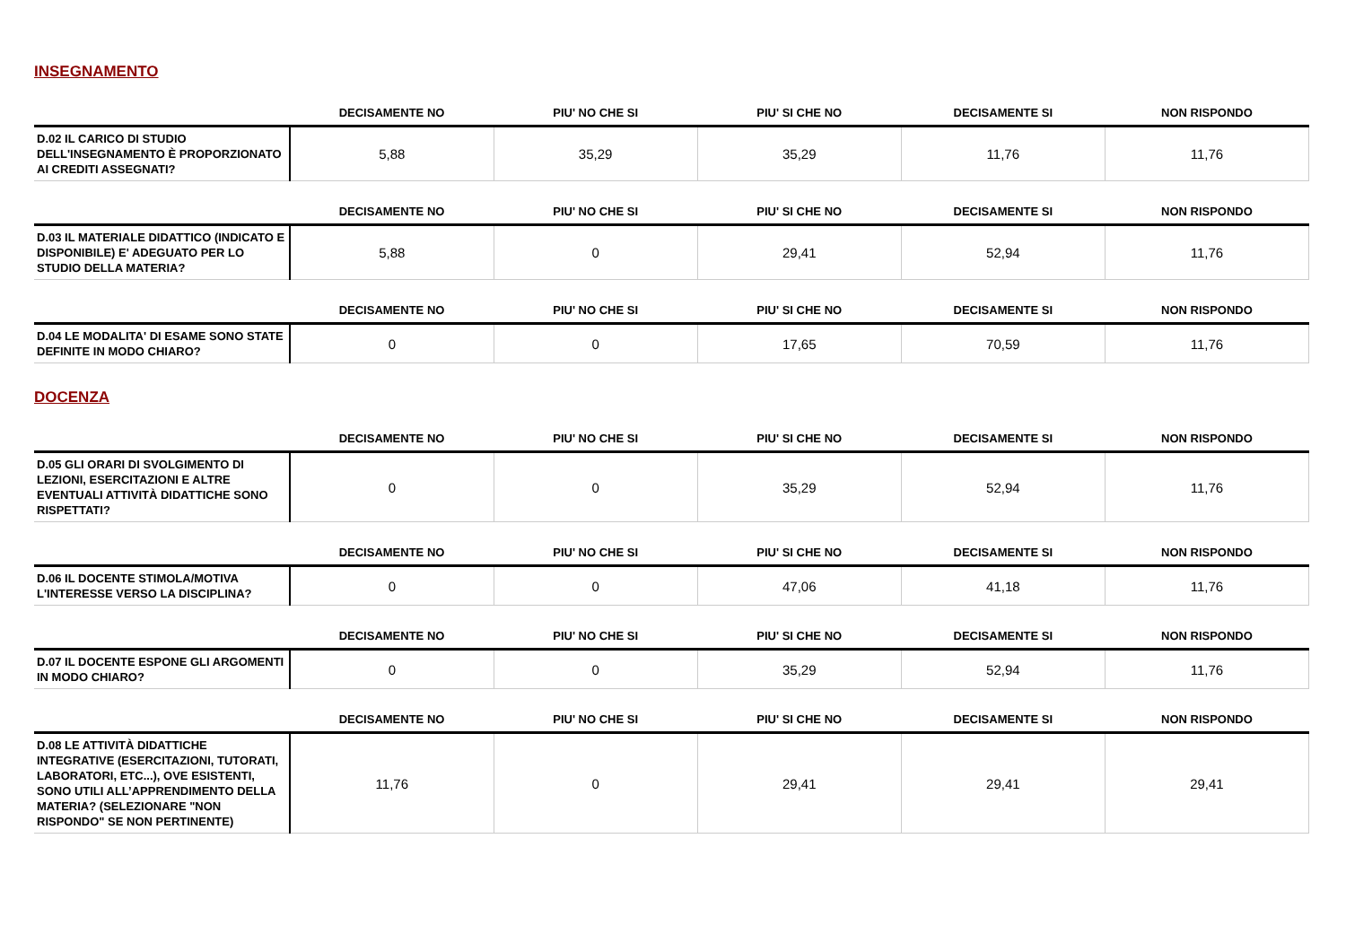INSEGNAMENTO
| | DECISAMENTE NO | PIU' NO CHE SI | PIU' SI CHE NO | DECISAMENTE SI | NON RISPONDO |
| --- | --- | --- | --- | --- | --- |
| D.02 IL CARICO DI STUDIO DELL'INSEGNAMENTO È PROPORZIONATO AI CREDITI ASSEGNATI? | 5,88 | 35,29 | 35,29 | 11,76 | 11,76 |
| | DECISAMENTE NO | PIU' NO CHE SI | PIU' SI CHE NO | DECISAMENTE SI | NON RISPONDO |
| --- | --- | --- | --- | --- | --- |
| D.03 IL MATERIALE DIDATTICO (INDICATO E DISPONIBILE) E' ADEGUATO PER LO STUDIO DELLA MATERIA? | 5,88 | 0 | 29,41 | 52,94 | 11,76 |
| | DECISAMENTE NO | PIU' NO CHE SI | PIU' SI CHE NO | DECISAMENTE SI | NON RISPONDO |
| --- | --- | --- | --- | --- | --- |
| D.04 LE MODALITA' DI ESAME SONO STATE DEFINITE IN MODO CHIARO? | 0 | 0 | 17,65 | 70,59 | 11,76 |
DOCENZA
| | DECISAMENTE NO | PIU' NO CHE SI | PIU' SI CHE NO | DECISAMENTE SI | NON RISPONDO |
| --- | --- | --- | --- | --- | --- |
| D.05 GLI ORARI DI SVOLGIMENTO DI LEZIONI, ESERCITAZIONI E ALTRE EVENTUALI ATTIVITÀ DIDATTICHE SONO RISPETTATI? | 0 | 0 | 35,29 | 52,94 | 11,76 |
| | DECISAMENTE NO | PIU' NO CHE SI | PIU' SI CHE NO | DECISAMENTE SI | NON RISPONDO |
| --- | --- | --- | --- | --- | --- |
| D.06 IL DOCENTE STIMOLA/MOTIVA L'INTERESSE VERSO LA DISCIPLINA? | 0 | 0 | 47,06 | 41,18 | 11,76 |
| | DECISAMENTE NO | PIU' NO CHE SI | PIU' SI CHE NO | DECISAMENTE SI | NON RISPONDO |
| --- | --- | --- | --- | --- | --- |
| D.07 IL DOCENTE ESPONE GLI ARGOMENTI IN MODO CHIARO? | 0 | 0 | 35,29 | 52,94 | 11,76 |
| | DECISAMENTE NO | PIU' NO CHE SI | PIU' SI CHE NO | DECISAMENTE SI | NON RISPONDO |
| --- | --- | --- | --- | --- | --- |
| D.08 LE ATTIVITÀ DIDATTICHE INTEGRATIVE (ESERCITAZIONI, TUTORATI, LABORATORI, ETC...), OVE ESISTENTI, SONO UTILI ALL’APPRENDIMENTO DELLA MATERIA? (SELEZIONARE "NON RISPONDO" SE NON PERTINENTE) | 11,76 | 0 | 29,41 | 29,41 | 29,41 |